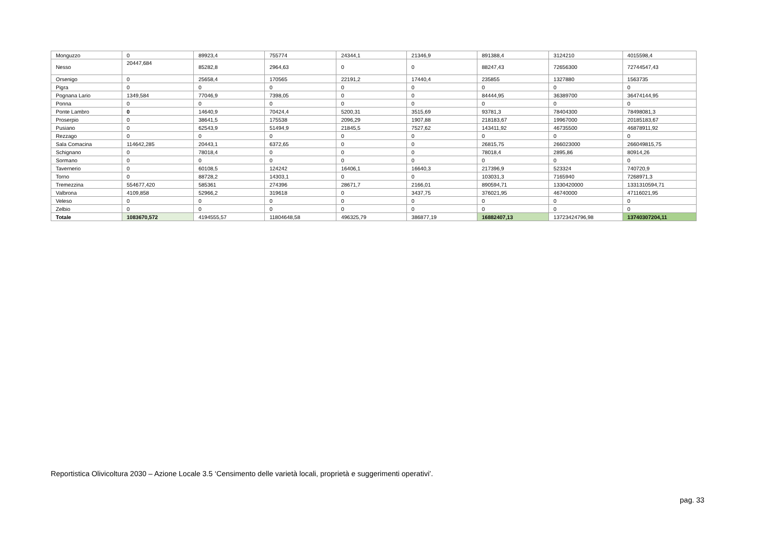| Monguzzo | 0 | 89923,4 | 755774 | 24344,1 | 21346,9 | 891388,4 | 3124210 | 4015598,4 |
| Nesso | 20447,684 | 85282,8 | 2964,63 | 0 | 0 | 88247,43 | 72656300 | 72744547,43 |
| Orsenigo | 0 | 25658,4 | 170565 | 22191,2 | 17440,4 | 235855 | 1327880 | 1563735 |
| Pigra | 0 | 0 | 0 | 0 | 0 | 0 | 0 | 0 |
| Pognana Lario | 1349,584 | 77046,9 | 7398,05 | 0 | 0 | 84444,95 | 36389700 | 36474144,95 |
| Ponna | 0 | 0 | 0 | 0 | 0 | 0 | 0 | 0 |
| Ponte Lambro | 0 | 14640,9 | 70424,4 | 5200,31 | 3515,69 | 93781,3 | 78404300 | 78498081,3 |
| Proserpio | 0 | 38641,5 | 175538 | 2096,29 | 1907,88 | 218183,67 | 19967000 | 20185183,67 |
| Pusiano | 0 | 62543,9 | 51494,9 | 21845,5 | 7527,62 | 143411,92 | 46735500 | 46878911,92 |
| Rezzago | 0 | 0 | 0 | 0 | 0 | 0 | 0 | 0 |
| Sala Comacina | 114642,285 | 20443,1 | 6372,65 | 0 | 0 | 26815,75 | 266023000 | 266049815,75 |
| Schignano | 0 | 78018,4 | 0 | 0 | 0 | 78018,4 | 2895,86 | 80914,26 |
| Sormano | 0 | 0 | 0 | 0 | 0 | 0 | 0 | 0 |
| Tavernerio | 0 | 60108,5 | 124242 | 16406,1 | 16640,3 | 217396,9 | 523324 | 740720,9 |
| Torno | 0 | 88728,2 | 14303,1 | 0 | 0 | 103031,3 | 7165940 | 7268971,3 |
| Tremezzina | 554677,420 | 585361 | 274396 | 28671,7 | 2166,01 | 890594,71 | 1330420000 | 1331310594,71 |
| Valbrona | 4109,858 | 52966,2 | 319618 | 0 | 3437,75 | 376021,95 | 46740000 | 47116021,95 |
| Veleso | 0 | 0 | 0 | 0 | 0 | 0 | 0 | 0 |
| Zelbio | 0 | 0 | 0 | 0 | 0 | 0 | 0 | 0 |
| Totale | 1083670,572 | 4194555,57 | 11804648,58 | 496325,79 | 386877,19 | 16882407,13 | 13723424796,98 | 13740307204,11 |
Reportistica Olivicoltura 2030 – Azione Locale 3.5 ‘Censimento delle varietà locali, proprietà e suggerimenti operativi’.
pag. 33